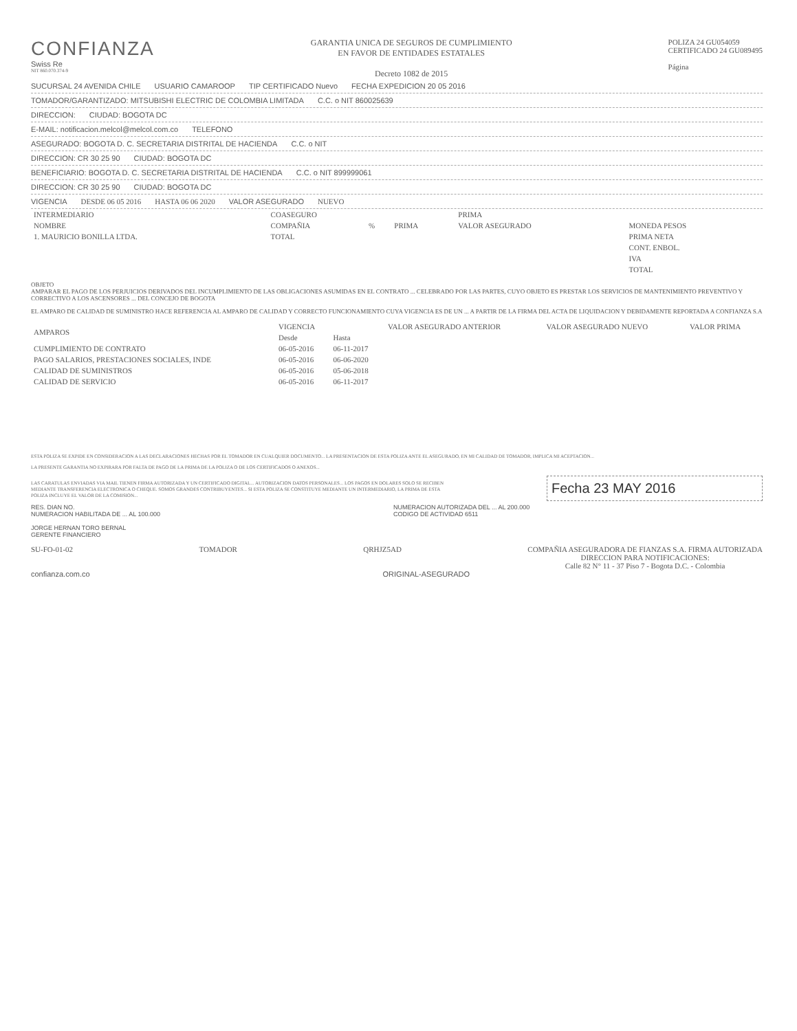CONFIANZA
Swiss Re
NIT 860.070.374-9
GARANTIA UNICA DE SEGUROS DE CUMPLIMIENTO
EN FAVOR DE ENTIDADES ESTATALES
Decreto 1082 de 2015
POLIZA 24 GU054059
CERTIFICADO 24 GU089495
Página
SUCURSAL 24 AVENIDA CHILE USUARIO CAMAROOP TIP CERTIFICADO Nuevo FECHA EXPEDICION 20 05 2016
TOMADOR/GARANTIZADO: MITSUBISHI ELECTRIC DE COLOMBIA LIMITADA C.C. o NIT 860025639
DIRECCION: CIUDAD: BOGOTA DC
E-MAIL: notificacion.melcol@melcol.com.co TELEFONO
ASEGURADO: BOGOTA D. C. SECRETARIA DISTRITAL DE HACIENDA C.C. o NIT
DIRECCION: CR 30 25 90 CIUDAD: BOGOTA DC
BENEFICIARIO: BOGOTA D. C. SECRETARIA DISTRITAL DE HACIENDA C.C. o NIT 899999061
DIRECCION: CR 30 25 90 CIUDAD: BOGOTA DC
VIGENCIA DESDE 06 05 2016 HASTA 06 06 2020 VALOR ASEGURADO NUEVO
| INTERMEDIARIO | COASEGURO | | | PRIMA | |
| --- | --- | --- | --- | --- | --- |
| NOMBRE | COMPAÑIA | % | PRIMA | VALOR ASEGURADO | MONEDA PESOS |
| 1. MAURICIO BONILLA LTDA. | TOTAL | | | | PRIMA NETA |
| | | | | | CONT. ENBOL. |
| | | | | | IVA |
| | | | | | TOTAL |
OBJETO
AMPARAR EL PAGO DE LOS PERJUICIOS DERIVADOS DEL INCUMPLIMIENTO DE LAS OBLIGACIONES ASUMIDAS EN EL CONTRATO ... CELEBRADO POR LAS PARTES, CUYO OBJETO ES PRESTAR LOS SERVICIOS DE MANTENIMIENTO PREVENTIVO Y CORRECTIVO A LOS ASCENSORES ... DEL CONCEJO DE BOGOTA
EL AMPARO DE CALIDAD DE SUMINISTRO HACE REFERENCIA AL AMPARO DE CALIDAD Y CORRECTO FUNCIONAMIENTO CUYA VIGENCIA ES DE UN ... A PARTIR DE LA FIRMA DEL ACTA DE LIQUIDACION Y DEBIDAMENTE REPORTADA A CONFIANZA S.A
| AMPAROS | VIGENCIA | | VALOR ASEGURADO ANTERIOR | VALOR ASEGURADO NUEVO | VALOR PRIMA |
| --- | --- | --- | --- | --- | --- |
| | Desde | Hasta | | | |
| CUMPLIMIENTO DE CONTRATO | 06-05-2016 | 06-11-2017 | | | |
| PAGO SALARIOS, PRESTACIONES SOCIALES, INDE | 06-05-2016 | 06-06-2020 | | | |
| CALIDAD DE SUMINISTROS | 06-05-2016 | 05-06-2018 | | | |
| CALIDAD DE SERVICIO | 06-05-2016 | 06-11-2017 | | | |
ESTA POLIZA SE EXPIDE EN CONSIDERACION A LAS DECLARACIONES HECHAS POR EL TOMADOR EN CUALQUIER DOCUMENTO... LA PRESENTACION DE ESTA POLIZA ANTE EL ASEGURADO, EN MI CALIDAD DE TOMADOR, IMPLICA MI ACEPTACION...
LA PRESENTE GARANTIA NO EXPIRARA POR FALTA DE PAGO DE LA PRIMA DE LA POLIZA O DE LOS CERTIFICADOS O ANEXOS...
LAS CARATULAS ENVIADAS VIA MAIL TIENEN FIRMA AUTORIZADA Y UN CERTIFICADO DIGITAL... AUTORIZACION DATOS PERSONALES... LOS PAGOS EN DOLARES SOLO SE RECIBEN MEDIANTE TRANSFERENCIA ELECTRONICA O CHEQUE. SOMOS GRANDES CONTRIBUYENTES... SI ESTA POLIZA SE CONSTITUYE MEDIANTE UN INTERMEDIARIO, LA PRIMA DE ESTA POLIZA INCLUYE EL VALOR DE LA COMISION...
Fecha 23 MAY 2016
RES. DIAN NO.
NUMERACION HABILITADA DE ... AL 100.000
JORGE HERNAN TORO BERNAL
GERENTE FINANCIERO
NUMERACION AUTORIZADA DEL ... AL 200.000
CODIGO DE ACTIVIDAD 6511
SU-FO-01-02 TOMADOR QRHJZ5AD COMPAÑIA ASEGURADORA DE FIANZAS S.A. FIRMA AUTORIZADA
DIRECCION PARA NOTIFICACIONES:
Calle 82 N° 11 - 37 Piso 7 - Bogota D.C. - Colombia
confianza.com.co ORIGINAL-ASEGURADO